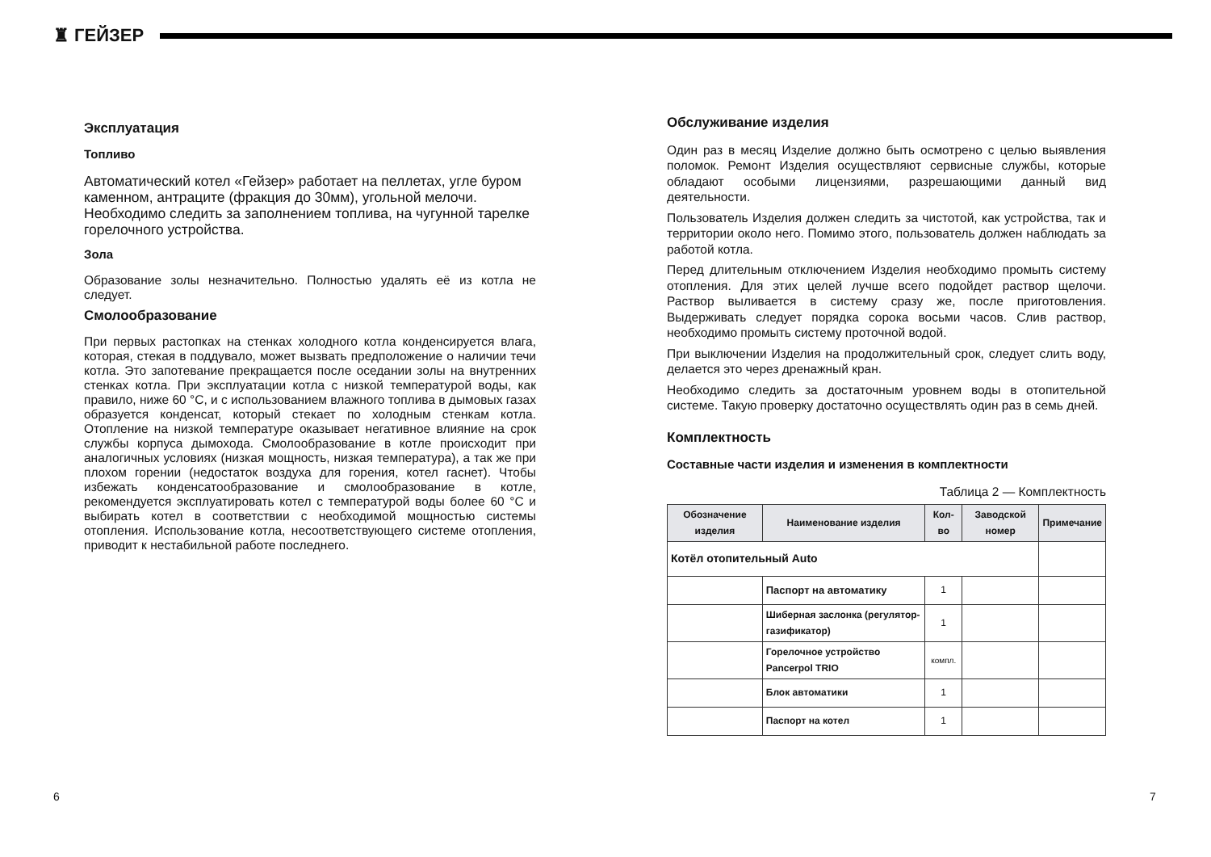♜ ГЕЙЗЕР
Эксплуатация
Топливо
Автоматический котел «Гейзер» работает на пеллетах, угле буром каменном, антраците (фракция до 30мм), угольной мелочи. Необходимо следить за заполнением топлива, на чугунной тарелке горелочного устройства.
Зола
Образование золы незначительно. Полностью удалять её из котла не следует.
Смолообразование
При первых растопках на стенках холодного котла конденсируется влага, которая, стекая в поддувало, может вызвать предположение о наличии течи котла. Это запотевание прекращается после оседании золы на внутренних стенках котла. При эксплуатации котла с низкой температурой воды, как правило, ниже 60 °С, и с использованием влажного топлива в дымовых газах образуется конденсат, который стекает по холодным стенкам котла. Отопление на низкой температуре оказывает негативное влияние на срок службы корпуса дымохода. Смолообразование в котле происходит при аналогичных условиях (низкая мощность, низкая температура), а так же при плохом горении (недостаток воздуха для горения, котел гаснет). Чтобы избежать конденсатообразование и смолообразование в котле, рекомендуется эксплуатировать котел с температурой воды более 60 °С и выбирать котел в соответствии с необходимой мощностью системы отопления. Использование котла, несоответствующего системе отопления, приводит к нестабильной работе последнего.
Обслуживание изделия
Один раз в месяц Изделие должно быть осмотрено с целью выявления поломок. Ремонт Изделия осуществляют сервисные службы, которые обладают особыми лицензиями, разрешающими данный вид деятельности.
Пользователь Изделия должен следить за чистотой, как устройства, так и территории около него. Помимо этого, пользователь должен наблюдать за работой котла.
Перед длительным отключением Изделия необходимо промыть систему отопления. Для этих целей лучше всего подойдет раствор щелочи. Раствор выливается в систему сразу же, после приготовления. Выдерживать следует порядка сорока восьми часов. Слив раствор, необходимо промыть систему проточной водой.
При выключении Изделия на продолжительный срок, следует слить воду, делается это через дренажный кран.
Необходимо следить за достаточным уровнем воды в отопительной системе. Такую проверку достаточно осуществлять один раз в семь дней.
Комплектность
Составные части изделия и изменения в комплектности
Таблица 2 — Комплектность
| Обозначение изделия | Наименование изделия | Кол-во | Заводской номер | Примечание |
| --- | --- | --- | --- | --- |
| Котёл отопительный Auto | | | | |
| | Паспорт на автоматику | 1 | | |
| | Шиберная заслонка (регулятор-газификатор) | 1 | | |
| | Горелочное устройство Pancerpol TRIO | компл. | | |
| | Блок автоматики | 1 | | |
| | Паспорт на котел | 1 | | |
6 7